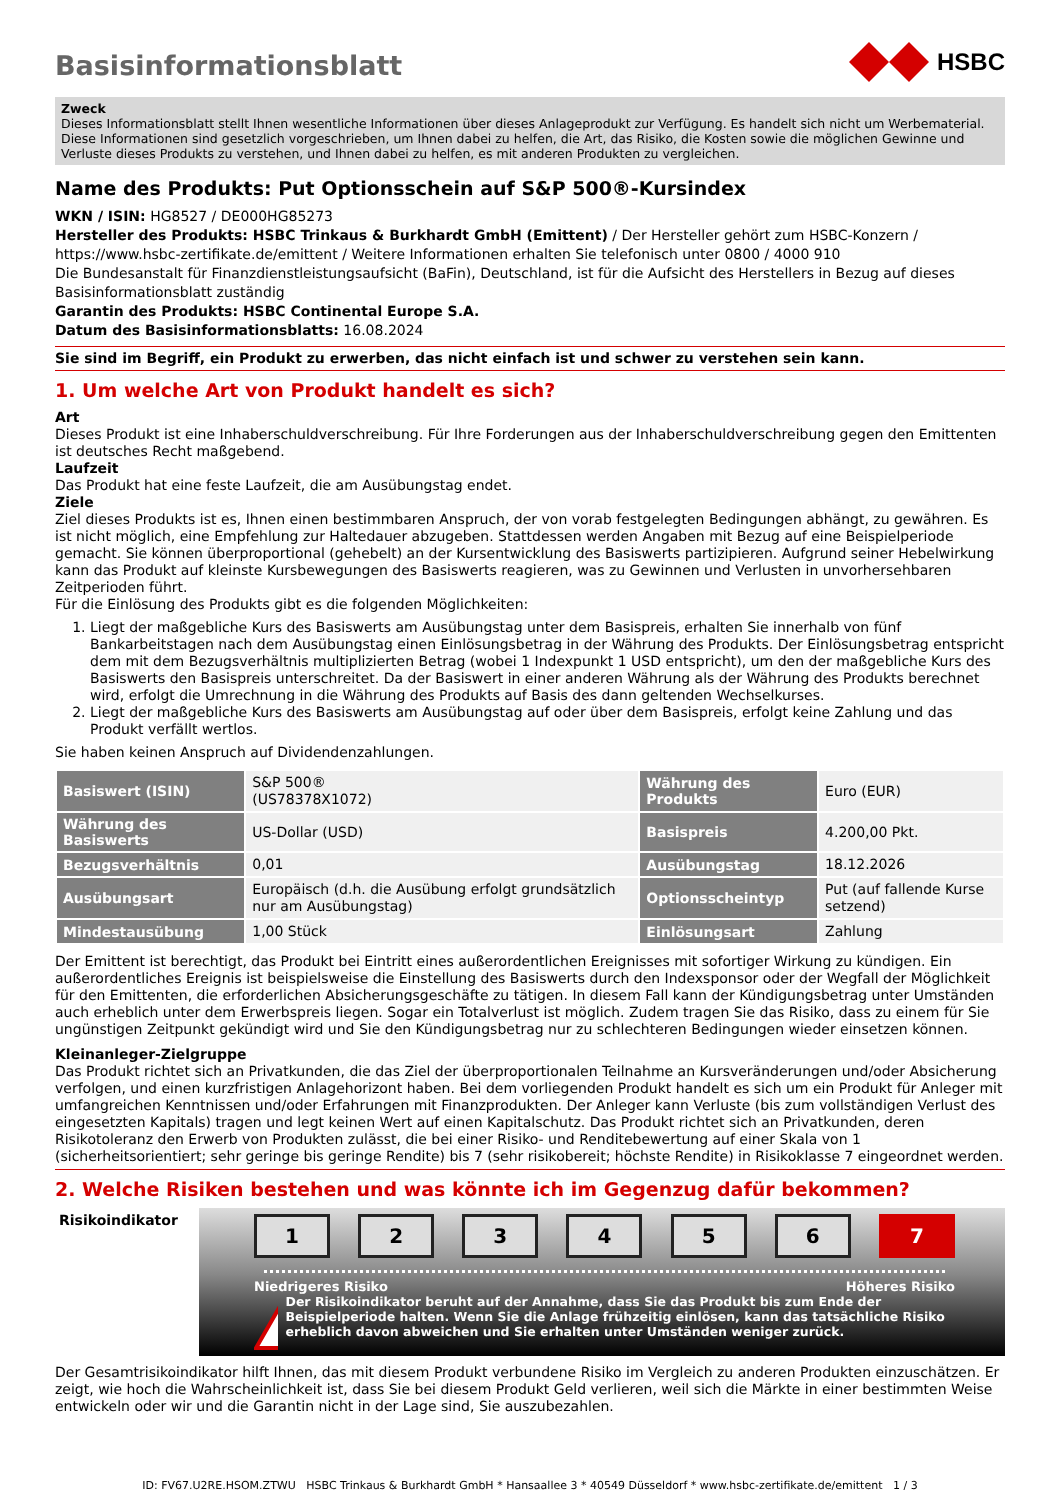Basisinformationsblatt
HSBC
Zweck
Dieses Informationsblatt stellt Ihnen wesentliche Informationen über dieses Anlageprodukt zur Verfügung. Es handelt sich nicht um Werbematerial. Diese Informationen sind gesetzlich vorgeschrieben, um Ihnen dabei zu helfen, die Art, das Risiko, die Kosten sowie die möglichen Gewinne und Verluste dieses Produkts zu verstehen, und Ihnen dabei zu helfen, es mit anderen Produkten zu vergleichen.
Name des Produkts: Put Optionsschein auf S&P 500®-Kursindex
WKN / ISIN: HG8527 / DE000HG85273
Hersteller des Produkts: HSBC Trinkaus & Burkhardt GmbH (Emittent) / Der Hersteller gehört zum HSBC-Konzern / https://www.hsbc-zertifikate.de/emittent / Weitere Informationen erhalten Sie telefonisch unter 0800 / 4000 910
Die Bundesanstalt für Finanzdienstleistungsaufsicht (BaFin), Deutschland, ist für die Aufsicht des Herstellers in Bezug auf dieses Basisinformationsblatt zuständig
Garantin des Produkts: HSBC Continental Europe S.A.
Datum des Basisinformationsblatts: 16.08.2024
Sie sind im Begriff, ein Produkt zu erwerben, das nicht einfach ist und schwer zu verstehen sein kann.
1. Um welche Art von Produkt handelt es sich?
Art
Dieses Produkt ist eine Inhaberschuldverschreibung. Für Ihre Forderungen aus der Inhaberschuldverschreibung gegen den Emittenten ist deutsches Recht maßgebend.
Laufzeit
Das Produkt hat eine feste Laufzeit, die am Ausübungstag endet.
Ziele
Ziel dieses Produkts ist es, Ihnen einen bestimmbaren Anspruch, der von vorab festgelegten Bedingungen abhängt, zu gewähren. Es ist nicht möglich, eine Empfehlung zur Haltedauer abzugeben. Stattdessen werden Angaben mit Bezug auf eine Beispielperiode gemacht. Sie können überproportional (gehebelt) an der Kursentwicklung des Basiswerts partizipieren. Aufgrund seiner Hebelwirkung kann das Produkt auf kleinste Kursbewegungen des Basiswerts reagieren, was zu Gewinnen und Verlusten in unvorhersehbaren Zeitperioden führt.
Für die Einlösung des Produkts gibt es die folgenden Möglichkeiten:
1. Liegt der maßgebliche Kurs des Basiswerts am Ausübungstag unter dem Basispreis, erhalten Sie innerhalb von fünf Bankarbeitstagen nach dem Ausübungstag einen Einlösungsbetrag in der Währung des Produkts. Der Einlösungsbetrag entspricht dem mit dem Bezugsverhältnis multiplizierten Betrag (wobei 1 Indexpunkt 1 USD entspricht), um den der maßgebliche Kurs des Basiswerts den Basispreis unterschreitet. Da der Basiswert in einer anderen Währung als der Währung des Produkts berechnet wird, erfolgt die Umrechnung in die Währung des Produkts auf Basis des dann geltenden Wechselkurses.
2. Liegt der maßgebliche Kurs des Basiswerts am Ausübungstag auf oder über dem Basispreis, erfolgt keine Zahlung und das Produkt verfällt wertlos.
Sie haben keinen Anspruch auf Dividendenzahlungen.
| Basiswert (ISIN) | S&P 500® (US78378X1072) | Währung des Produkts | Euro (EUR) |
| Währung des Basiswerts | US-Dollar (USD) | Basispreis | 4.200,00 Pkt. |
| Bezugsverhältnis | 0,01 | Ausübungstag | 18.12.2026 |
| Ausübungsart | Europäisch (d.h. die Ausübung erfolgt grundsätzlich nur am Ausübungstag) | Optionsscheintyp | Put (auf fallende Kurse setzend) |
| Mindestausübung | 1,00 Stück | Einlösungsart | Zahlung |
Der Emittent ist berechtigt, das Produkt bei Eintritt eines außerordentlichen Ereignisses mit sofortiger Wirkung zu kündigen. Ein außerordentliches Ereignis ist beispielsweise die Einstellung des Basiswerts durch den Indexsponsor oder der Wegfall der Möglichkeit für den Emittenten, die erforderlichen Absicherungsgeschäfte zu tätigen. In diesem Fall kann der Kündigungsbetrag unter Umständen auch erheblich unter dem Erwerbspreis liegen. Sogar ein Totalverlust ist möglich. Zudem tragen Sie das Risiko, dass zu einem für Sie ungünstigen Zeitpunkt gekündigt wird und Sie den Kündigungsbetrag nur zu schlechteren Bedingungen wieder einsetzen können.
Kleinanleger-Zielgruppe
Das Produkt richtet sich an Privatkunden, die das Ziel der überproportionalen Teilnahme an Kursveränderungen und/oder Absicherung verfolgen, und einen kurzfristigen Anlagehorizont haben. Bei dem vorliegenden Produkt handelt es sich um ein Produkt für Anleger mit umfangreichen Kenntnissen und/oder Erfahrungen mit Finanzprodukten. Der Anleger kann Verluste (bis zum vollständigen Verlust des eingesetzten Kapitals) tragen und legt keinen Wert auf einen Kapitalschutz. Das Produkt richtet sich an Privatkunden, deren Risikotoleranz den Erwerb von Produkten zulässt, die bei einer Risiko- und Renditebewertung auf einer Skala von 1 (sicherheitsorientiert; sehr geringe bis geringe Rendite) bis 7 (sehr risikobereit; höchste Rendite) in Risikoklasse 7 eingeordnet werden.
2. Welche Risiken bestehen und was könnte ich im Gegenzug dafür bekommen?
Risikoindikator
1234567
Niedrigeres Risiko Höheres Risiko
Der Risikoindikator beruht auf der Annahme, dass Sie das Produkt bis zum Ende der Beispielperiode halten. Wenn Sie die Anlage frühzeitig einlösen, kann das tatsächliche Risiko erheblich davon abweichen und Sie erhalten unter Umständen weniger zurück.
Der Gesamtrisikoindikator hilft Ihnen, das mit diesem Produkt verbundene Risiko im Vergleich zu anderen Produkten einzuschätzen. Er zeigt, wie hoch die Wahrscheinlichkeit ist, dass Sie bei diesem Produkt Geld verlieren, weil sich die Märkte in einer bestimmten Weise entwickeln oder wir und die Garantin nicht in der Lage sind, Sie auszubezahlen.
ID: FV67.U2RE.HSOM.ZTWU HSBC Trinkaus & Burkhardt GmbH * Hansaallee 3 * 40549 Düsseldorf * www.hsbc-zertifikate.de/emittent 1 / 3